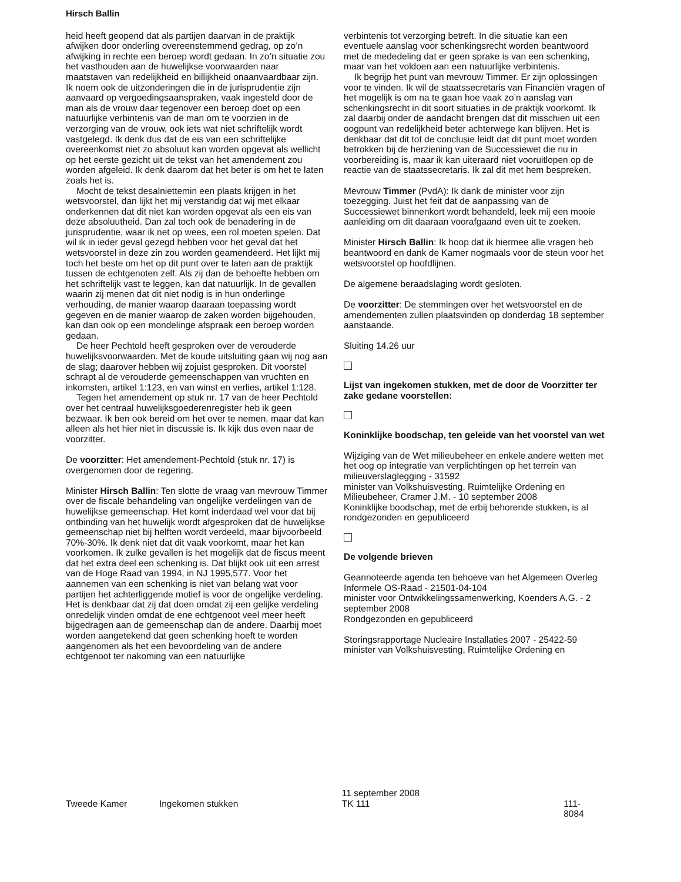Hirsch Ballin
heid heeft geopend dat als partijen daarvan in de praktijk afwijken door onderling overeenstemmend gedrag, op zo’n afwijking in rechte een beroep wordt gedaan. In zo’n situatie zou het vasthouden aan de huwelijkse voorwaarden naar maatstaven van redelijkheid en billijkheid onaanvaardbaar zijn. Ik noem ook de uitzonderingen die in de jurisprudentie zijn aanvaard op vergoedings­aanspraken, vaak ingesteld door de man als de vrouw daar tegenover een beroep doet op een natuurlijke verbintenis van de man om te voorzien in de verzorging van de vrouw, ook iets wat niet schriftelijk wordt vastgelegd. Ik denk dus dat de eis van een schriftelijke overeenkomst niet zo absoluut kan worden opgevat als wellicht op het eerste gezicht uit de tekst van het amendement zou worden afgeleid. Ik denk daarom dat het beter is om het te laten zoals het is.
Mocht de tekst desalniettemin een plaats krijgen in het wetsvoorstel, dan lijkt het mij verstandig dat wij met elkaar onderkennen dat dit niet kan worden opgevat als een eis van deze absoluutheid. Dan zal toch ook de benadering in de jurisprudentie, waar ik net op wees, een rol moeten spelen. Dat wil ik in ieder geval gezegd hebben voor het geval dat het wetsvoorstel in deze zin zou worden geamendeerd. Het lijkt mij toch het beste om het op dit punt over te laten aan de praktijk tussen de echtgenoten zelf. Als zij dan de behoefte hebben om het schriftelijk vast te leggen, kan dat natuurlijk. In de gevallen waarin zij menen dat dit niet nodig is in hun onderlinge verhouding, de manier waarop daaraan toepassing wordt gegeven en de manier waarop de zaken worden bijgehouden, kan dan ook op een mondelinge afspraak een beroep worden gedaan.
De heer Pechtold heeft gesproken over de verouderde huwelijksvoorwaarden. Met de koude uitsluiting gaan wij nog aan de slag; daarover hebben wij zojuist gesproken. Dit voorstel schrapt al de verouderde gemeenschappen van vruchten en inkomsten, artikel 1:123, en van winst en verlies, artikel 1:128.
Tegen het amendement op stuk nr. 17 van de heer Pechtold over het centraal huwelijksgoederenregister heb ik geen bezwaar. Ik ben ook bereid om het over te nemen, maar dat kan alleen als het hier niet in discussie is. Ik kijk dus even naar de voorzitter.
De voorzitter: Het amendement-Pechtold (stuk nr. 17) is overgenomen door de regering.
Minister Hirsch Ballin: Ten slotte de vraag van mevrouw Timmer over de fiscale behandeling van ongelijke verdelingen van de huwelijkse gemeenschap. Het komt inderdaad wel voor dat bij ontbinding van het huwelijk wordt afgesproken dat de huwelijkse gemeen­schap niet bij helften wordt verdeeld, maar bijvoorbeeld 70%-30%. Ik denk niet dat dit vaak voorkomt, maar het kan voorkomen. Ik zulke gevallen is het mogelijk dat de fiscus meent dat het extra deel een schenking is. Dat blijkt ook uit een arrest van de Hoge Raad van 1994, in NJ 1995,577. Voor het aannemen van een schenking is niet van belang wat voor partijen het achterliggende motief is voor de ongelijke verdeling. Het is denkbaar dat zij dat doen omdat zij een gelijke verdeling onredelijk vinden omdat de ene echtgenoot veel meer heeft bijgedragen aan de gemeenschap dan de andere. Daarbij moet worden aangetekend dat geen schenking hoeft te worden aangenomen als het een bevoordeling van de andere echtgenoot ter nakoming van een natuurlijke
verbintenis tot verzorging betreft. In die situatie kan een eventuele aanslag voor schenkingsrecht worden beantwoord met de mededeling dat er geen sprake is van een schenking, maar van het voldoen aan een natuurlijke verbintenis.
Ik begrijp het punt van mevrouw Timmer. Er zijn oplossingen voor te vinden. Ik wil de staatssecretaris van Financiën vragen of het mogelijk is om na te gaan hoe vaak zo’n aanslag van schenkingsrecht in dit soort situaties in de praktijk voorkomt. Ik zal daarbij onder de aandacht brengen dat dit misschien uit een oogpunt van redelijkheid beter achterwege kan blijven. Het is denkbaar dat dit tot de conclusie leidt dat dit punt moet worden betrokken bij de herziening van de Successiewet die nu in voorbereiding is, maar ik kan uiteraard niet vooruitlopen op de reactie van de staatssecretaris. Ik zal dit met hem bespreken.
Mevrouw Timmer (PvdA): Ik dank de minister voor zijn toezegging. Juist het feit dat de aanpassing van de Successiewet binnenkort wordt behandeld, leek mij een mooie aanleiding om dit daaraan voorafgaand even uit te zoeken.
Minister Hirsch Ballin: Ik hoop dat ik hiermee alle vragen heb beantwoord en dank de Kamer nogmaals voor de steun voor het wetsvoorstel op hoofdlijnen.
De algemene beraadslaging wordt gesloten.
De voorzitter: De stemmingen over het wetsvoorstel en de amendementen zullen plaatsvinden op donderdag 18 september aanstaande.
Sluiting 14.26 uur
Lijst van ingekomen stukken, met de door de Voorzitter ter zake gedane voorstellen:
Koninklijke boodschap, ten geleide van het voorstel van wet
Wijziging van de Wet milieubeheer en enkele andere wetten met het oog op integratie van verplichtingen op het terrein van milieuverslaglegging - 31592
minister van Volkshuisvesting, Ruimtelijke Ordening en Milieubeheer, Cramer J.M. - 10 september 2008
Koninklijke boodschap, met de erbij behorende stukken, is al rondgezonden en gepubliceerd
De volgende brieven
Geannoteerde agenda ten behoeve van het Algemeen Overleg Informele OS-Raad - 21501-04-104
minister voor Ontwikkelingssamenwerking, Koenders A.G. - 2 september 2008
Rondgezonden en gepubliceerd
Storingsrapportage Nucleaire Installaties 2007 - 25422-59
minister van Volkshuisvesting, Ruimtelijke Ordening en
Tweede Kamer Ingekomen stukken
11 september 2008
TK 111
111-8084